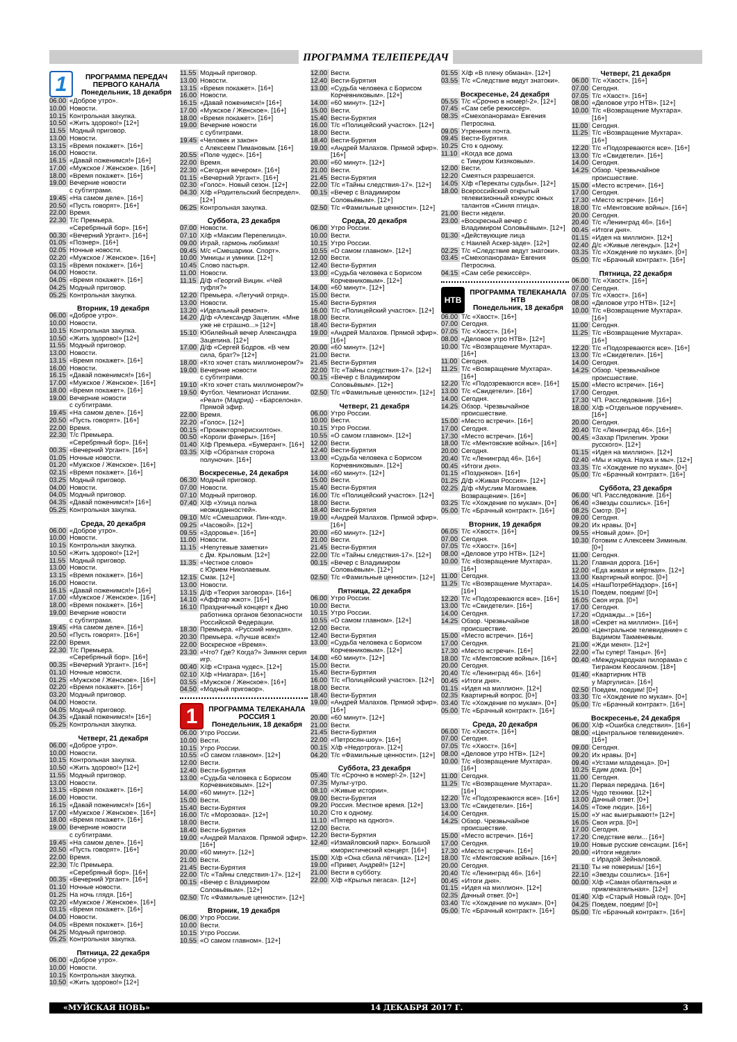ПРОГРАММА ТЕЛЕПЕРЕДАЧ
1
ПРОГРАММА ПЕРЕДАЧ ПЕРВОГО КАНАЛА
Понедельник, 18 декабря
06.00 «Доброе утро».
10.00 Новости.
10.15 Контрольная закупка.
10.50 «Жить здорово!» [12+]
11.55 Модный приговор.
13.00 Новости.
13.15 «Время покажет». [16+]
16.00 Новости.
16.15 «Давай поженимся!» [16+]
17.00 «Мужское / Женское». [16+]
18.00 «Время покажет». [16+]
19.00 Вечерние новости
с субтитрами.
19.45 «На самом деле». [16+]
20.50 «Пусть говорят». [16+]
22.00 Время.
22.30 Т/с Премьера.
«Серебряный бор». [16+]
00.30 «Вечерний Ургант». [16+]
01.05 «Познер». [16+]
02.05 Ночные новости.
02.20 «Мужское / Женское». [16+]
03.15 «Время покажет». [16+]
04.00 Новости.
04.05 «Время покажет». [16+]
04.25 Модный приговор.
05.25 Контрольная закупка.
Вторник, 19 декабря
06.00 «Доброе утро».
10.00 Новости.
10.15 Контрольная закупка.
10.50 «Жить здорово!» [12+]
11.55 Модный приговор.
13.00 Новости.
13.15 «Время покажет». [16+]
16.00 Новости.
16.15 «Давай поженимся!» [16+]
17.00 «Мужское / Женское». [16+]
18.00 «Время покажет». [16+]
19.00 Вечерние новости
с субтитрами.
19.45 «На самом деле». [16+]
20.50 «Пусть говорят». [16+]
22.00 Время.
22.30 Т/с Премьера.
«Серебряный бор». [16+]
00.35 «Вечерний Ургант». [16+]
01.05 Ночные новости.
01.20 «Мужское / Женское». [16+]
02.15 «Время покажет». [16+]
03.25 Модный приговор.
04.00 Новости.
04.05 Модный приговор.
04.35 «Давай поженимся!» [16+]
05.25 Контрольная закупка.
Среда, 20 декабря
06.00 «Доброе утро».
10.00 Новости.
10.15 Контрольная закупка.
10.50 «Жить здорово!» [12+]
11.55 Модный приговор.
13.00 Новости.
13.15 «Время покажет». [16+]
16.00 Новости.
16.15 «Давай поженимся!» [16+]
17.00 «Мужское / Женское». [16+]
18.00 «Время покажет». [16+]
19.00 Вечерние новости
с субтитрами.
19.45 «На самом деле». [16+]
20.50 «Пусть говорят». [16+]
22.00 Время.
22.30 Т/с Премьера.
«Серебряный бор». [16+]
00.35 «Вечерний Ургант». [16+]
01.10 Ночные новости.
01.25 «Мужское / Женское». [16+]
02.20 «Время покажет». [16+]
03.20 Модный приговор.
04.00 Новости.
04.05 Модный приговор.
04.35 «Давай поженимся!» [16+]
05.25 Контрольная закупка.
Четверг, 21 декабря
06.00 «Доброе утро».
10.00 Новости.
10.15 Контрольная закупка.
10.50 «Жить здорово!» [12+]
11.55 Модный приговор.
13.00 Новости.
13.15 «Время покажет». [16+]
16.00 Новости.
16.15 «Давай поженимся!» [16+]
17.00 «Мужское / Женское». [16+]
18.00 «Время покажет». [16+]
19.00 Вечерние новости
с субтитрами.
19.45 «На самом деле». [16+]
20.50 «Пусть говорят». [16+]
22.00 Время.
22.30 Т/с Премьера.
«Серебряный бор». [16+]
00.35 «Вечерний Ургант». [16+]
01.10 Ночные новости.
01.25 На ночь глядя. [16+]
02.20 «Мужское / Женское». [16+]
03.15 «Время покажет». [16+]
04.00 Новости.
04.05 «Время покажет». [16+]
04.25 Модный приговор.
05.25 Контрольная закупка.
Пятница, 22 декабря
06.00 «Доброе утро».
10.00 Новости.
10.15 Контрольная закупка.
10.50 «Жить здорово!» [12+]
11.55 Модный приговор.
13.00 Новости.
13.15 «Время покажет». [16+]
16.00 Новости.
16.15 «Давай поженимся!» [16+]
17.00 «Мужское / Женское». [16+]
18.00 «Время покажет». [16+]
19.00 Вечерние новости
с субтитрами.
19.45 «Человек и закон»
с Алексеем Пимановым. [16+]
20.55 «Поле чудес». [16+]
22.00 Время.
22.30 «Сегодня вечером». [16+]
01.15 «Вечерний Ургант». [16+]
02.30 «Голос». Новый сезон. [12+]
04.30 Х/ф «Родительский беспредел». [12+]
06.25 Контрольная закупка.
Суббота, 23 декабря
07.00 Новости.
07.10 Х/ф «Максим Перепелица».
09.00 Играй, гармонь любимая!
09.45 М/с «Смешарики. Спорт».
10.00 Умницы и умники. [12+]
10.45 Слово пастыря.
11.00 Новости.
11.15 Д/ф «Георгий Вицин. «Чей туфля?»
12.20 Премьера. «Летучий отряд».
13.00 Новости.
13.20 «Идеальный ремонт».
14.20 Д/ф «Александр Зацепин. «Мне уже не страшно...» [12+]
15.10 Юбилейный вечер Александра Зацепина. [12+]
17.00 Д/ф «Сергей Бодров. «В чем сила, брат?» [12+]
18.00 «Кто хочет стать миллионером?»
19.00 Вечерние новости
с субтитрами.
19.10 «Кто хочет стать миллионером?»
19.50 Футбол. Чемпионат Испании. «Реал» (Мадрид) - «Барселона». Прямой эфир.
22.00 Время.
22.20 «Голос». [12+]
00.15 «Прожекторперисхилтон».
00.50 «Короли фанеры». [16+]
01.40 Х/ф Премьера. «Бумеранг». [16+]
03.35 Х/ф «Обратная сторона полуночи». [16+]
Воскресенье, 24 декабря
06.30 Модный приговор.
07.00 Новости.
07.10 Модный приговор.
07.40 Х/ф «Улица полна неожиданностей».
09.10 М/с «Смешарики. Пин-код».
09.25 «Часовой». [12+]
09.55 «Здоровье». [16+]
11.00 Новости.
11.15 «Непутевые заметки»
с Дм. Крыловым. [12+]
11.35 «Честное слово»
с Юрием Николаевым.
12.15 Смак. [12+]
13.00 Новости.
13.15 Д/ф «Теория заговора». [16+]
14.10 «Аффтар жжот». [16+]
16.10 Праздничный концерт к Дню работника органов безопасности Российской Федерации.
18.30 Премьера. «Русский ниндзя».
20.30 Премьера. «Лучше всех!»
22.00 Воскресное «Время».
23.30 «Что? Где? Когда?» Зимняя серия игр.
00.40 Х/ф «Страна чудес». [12+]
02.10 Х/ф «Ниагара». [16+]
03.55 «Мужское / Женское». [16+]
04.50 «Модный приговор».
1
ПРОГРАММА ТЕЛЕКАНАЛА РОССИЯ 1
Понедельник, 18 декабря
06.00 Утро России.
10.00 Вести.
10.15 Утро России.
10.55 «О самом главном». [12+]
12.00 Вести.
12.40 Вести-Бурятия
13.00 «Судьба человека с Борисом Корчевниковым». [12+]
14.00 «60 минут». [12+]
15.00 Вести.
15.40 Вести-Бурятия
16.00 Т/с «Морозова». [12+]
18.00 Вести.
18.40 Вести-Бурятия
19.00 «Андрей Малахов. Прямой эфир». [16+]
20.00 «60 минут». [12+]
21.00 Вести.
21.45 Вести-Бурятия
22.00 Т/с «Тайны следствия-17». [12+]
00.15 «Вечер с Владимиром Соловьёвым». [12+]
02.50 Т/с «Фамильные ценности». [12+]
Вторник, 19 декабря
06.00 Утро России.
10.00 Вести.
10.15 Утро России.
10.55 «О самом главном». [12+]
12.00 Вести.
12.40 Вести-Бурятия
13.00 «Судьба человека с Борисом Корчевниковым». [12+]
14.00 «60 минут». [12+]
15.00 Вести.
15.40 Вести-Бурятия
16.00 Т/с «Полицейский участок». [12+]
18.00 Вести.
18.40 Вести-Бурятия
19.00 «Андрей Малахов. Прямой эфир». [16+]
20.00 «60 минут». [12+]
21.00 Вести.
21.45 Вести-Бурятия
22.00 Т/с «Тайны следствия-17». [12+]
00.15 «Вечер с Владимиром Соловьёвым». [12+]
02.50 Т/с «Фамильные ценности». [12+]
Среда, 20 декабря
06.00 Утро России.
10.00 Вести.
10.15 Утро России.
10.55 «О самом главном». [12+]
12.00 Вести.
12.40 Вести-Бурятия
13.00 «Судьба человека с Борисом Корчевниковым». [12+]
14.00 «60 минут». [12+]
15.00 Вести.
15.40 Вести-Бурятия
16.00 Т/с «Полицейский участок». [12+]
18.00 Вести.
18.40 Вести-Бурятия
19.00 «Андрей Малахов. Прямой эфир». [16+]
20.00 «60 минут». [12+]
21.00 Вести.
21.45 Вести-Бурятия
22.00 Т/с «Тайны следствия-17». [12+]
00.15 «Вечер с Владимиром Соловьёвым». [12+]
02.50 Т/с «Фамильные ценности». [12+]
Четверг, 21 декабря
06.00 Утро России.
10.00 Вести.
10.15 Утро России.
10.55 «О самом главном». [12+]
12.00 Вести.
12.40 Вести-Бурятия
13.00 «Судьба человека с Борисом Корчевниковым». [12+]
14.00 «60 минут». [12+]
15.00 Вести.
15.40 Вести-Бурятия
16.00 Т/с «Полицейский участок». [12+]
18.00 Вести.
18.40 Вести-Бурятия
19.00 «Андрей Малахов. Прямой эфир». [16+]
20.00 «60 минут». [12+]
21.00 Вести.
21.45 Вести-Бурятия
22.00 Т/с «Тайны следствия-17». [12+]
00.15 «Вечер с Владимиром Соловьёвым». [12+]
02.50 Т/с «Фамильные ценности». [12+]
Пятница, 22 декабря
06.00 Утро России.
10.00 Вести.
10.15 Утро России.
10.55 «О самом главном». [12+]
12.00 Вести.
12.40 Вести-Бурятия
13.00 «Судьба человека с Борисом Корчевниковым». [12+]
14.00 «60 минут». [12+]
15.00 Вести.
15.40 Вести-Бурятия
16.00 Т/с «Полицейский участок». [12+]
18.00 Вести.
18.40 Вести-Бурятия
19.00 «Андрей Малахов. Прямой эфир». [16+]
20.00 «60 минут». [12+]
21.00 Вести.
21.45 Вести-Бурятия
22.00 «Петросян-шоу». [16+]
00.15 Х/ф «Недотрога». [12+]
04.20 Т/с «Фамильные ценности». [12+]
Суббота, 23 декабря
05.40 Т/с «Срочно в номер!-2». [12+]
07.35 Мульт-утро.
08.10 «Живые истории».
09.00 Вести-Бурятия
09.20 Россия. Местное время. [12+]
10.20 Сто к одному.
11.10 «Пятеро на одного».
12.00 Вести.
12.20 Вести-Бурятия
12.40 «Измайловский парк». Большой юмористический концерт. [16+]
15.00 Х/ф «Она сбила лётчика». [12+]
19.00 «Привет, Андрей!» [12+]
21.00 Вести в субботу.
22.00 Х/ф «Крылья пегаса». [12+]
01.55 Х/ф «В плену обмана». [12+]
03.55 Т/с «Следствие ведут знатоки».
Воскресенье, 24 декабря
05.55 Т/с «Срочно в номер!-2». [12+]
07.45 «Сам себе режиссёр».
08.35 «Смехопанорама» Евгения Петросяна.
09.05 Утренняя почта.
09.45 Вести-Бурятия.
10.25 Сто к одному.
11.10 «Когда все дома
с Тимуром Кизяковым».
12.00 Вести.
12.20 Смеяться разрешается.
14.05 Х/ф «Перекаты судьбы». [12+]
18.00 Всероссийский открытый телевизионный конкурс юных талантов «Синяя птица».
21.00 Вести недели.
23.00 «Воскресный вечер с Владимиром Соловьёвым». [12+]
01.30 «Действующие лица
с Наилей Аскер-заде». [12+]
02.25 Т/с «Следствие ведут знатоки».
03.45 «Смехопанорама» Евгения Петросяна.
04.15 «Сам себе режиссёр».
НТВ
ПРОГРАММА ТЕЛЕКАНАЛА НТВ
Понедельник, 18 декабря
06.00 Т/с «Хвост». [16+]
07.00 Сегодня.
07.05 Т/с «Хвост». [16+]
08.00 «Деловое утро НТВ». [12+]
10.00 Т/с «Возвращение Мухтара». [16+]
11.00 Сегодня.
11.25 Т/с «Возвращение Мухтара». [16+]
12.20 Т/с «Подозреваются все». [16+]
13.00 Т/с «Свидетели». [16+]
14.00 Сегодня.
14.25 Обзор. Чрезвычайное происшествие.
15.00 «Место встречи». [16+]
17.00 Сегодня.
17.30 «Место встречи». [16+]
18.00 Т/с «Ментовские войны». [16+]
20.00 Сегодня.
20.40 Т/с «Ленинград 46». [16+]
00.45 «Итоги дня».
01.15 «Поздняков». [16+]
01.25 Д/ф «Живая Россия». [12+]
02.25 Д/ф «Муслим Магомаев. Возвращение». [16+]
03.25 Т/с «Хождение по мукам». [0+]
05.00 Т/с «Брачный контракт». [16+]
Вторник, 19 декабря
06.05 Т/с «Хвост». [16+]
07.00 Сегодня.
07.05 Т/с «Хвост». [16+]
08.00 «Деловое утро НТВ». [12+]
10.00 Т/с «Возвращение Мухтара». [16+]
11.00 Сегодня.
11.25 Т/с «Возвращение Мухтара». [16+]
12.20 Т/с «Подозреваются все». [16+]
13.00 Т/с «Свидетели». [16+]
14.00 Сегодня.
14.25 Обзор. Чрезвычайное происшествие.
15.00 «Место встречи». [16+]
17.00 Сегодня.
17.30 «Место встречи». [16+]
18.00 Т/с «Ментовские войны». [16+]
20.00 Сегодня.
20.40 Т/с «Ленинград 46». [16+]
00.45 «Итоги дня».
01.15 «Идея на миллион». [12+]
02.35 Квартирный вопрос. [0+]
03.40 Т/с «Хождение по мукам». [0+]
05.00 Т/с «Брачный контракт». [16+]
Среда, 20 декабря
06.00 Т/с «Хвост». [16+]
07.00 Сегодня.
07.05 Т/с «Хвост». [16+]
08.00 «Деловое утро НТВ». [12+]
10.00 Т/с «Возвращение Мухтара». [16+]
11.00 Сегодня.
11.25 Т/с «Возвращение Мухтара». [16+]
12.20 Т/с «Подозреваются все». [16+]
13.00 Т/с «Свидетели». [16+]
14.00 Сегодня.
14.25 Обзор. Чрезвычайное происшествие.
15.00 «Место встречи». [16+]
17.00 Сегодня.
17.30 «Место встречи». [16+]
18.00 Т/с «Ментовские войны». [16+]
20.00 Сегодня.
20.40 Т/с «Ленинград 46». [16+]
00.45 «Итоги дня».
01.15 «Идея на миллион». [12+]
02.35 Дачный ответ. [0+]
03.40 Т/с «Хождение по мукам». [0+]
05.00 Т/с «Брачный контракт». [16+]
Четверг, 21 декабря
06.00 Т/с «Хвост». [16+]
07.00 Сегодня.
07.05 Т/с «Хвост». [16+]
08.00 «Деловое утро НТВ». [12+]
10.00 Т/с «Возвращение Мухтара». [16+]
11.00 Сегодня.
11.25 Т/с «Возвращение Мухтара». [16+]
12.20 Т/с «Подозреваются все». [16+]
13.00 Т/с «Свидетели». [16+]
14.00 Сегодня.
14.25 Обзор. Чрезвычайное происшествие.
15.00 «Место встречи». [16+]
17.00 Сегодня.
17.30 «Место встречи». [16+]
18.00 Т/с «Ментовские войны». [16+]
20.00 Сегодня.
20.40 Т/с «Ленинград 46». [16+]
00.45 «Итоги дня».
01.15 «Идея на миллион». [12+]
02.40 Д/с «Живые легенды». [12+]
03.35 Т/с «Хождение по мукам». [0+]
05.00 Т/с «Брачный контракт». [16+]
Пятница, 22 декабря
06.00 Т/с «Хвост». [16+]
07.00 Сегодня.
07.05 Т/с «Хвост». [16+]
08.00 «Деловое утро НТВ». [12+]
10.00 Т/с «Возвращение Мухтара». [16+]
11.00 Сегодня.
11.25 Т/с «Возвращение Мухтара». [16+]
12.20 Т/с «Подозреваются все». [16+]
13.00 Т/с «Свидетели». [16+]
14.00 Сегодня.
14.25 Обзор. Чрезвычайное происшествие.
15.00 «Место встречи». [16+]
17.00 Сегодня.
17.30 ЧП. Расследование. [16+]
18.00 Х/ф «Отдельное поручение». [16+]
20.00 Сегодня.
20.40 Т/с «Ленинград 46». [16+]
00.45 «Захар Прилепин. Уроки русского». [12+]
01.15 «Идея на миллион». [12+]
02.40 «Мы и наука. Наука и мы». [12+]
03.35 Т/с «Хождение по мукам». [0+]
05.00 Т/с «Брачный контракт». [16+]
Суббота, 23 декабря
06.00 ЧП. Расследование. [16+]
06.40 «Звезды сошлись». [16+]
08.25 Смотр. [0+]
09.00 Сегодня.
09.20 Их нравы. [0+]
09.55 «Новый дом». [0+]
10.30 Готовим с Алексеем Зиминым. [0+]
11.00 Сегодня.
11.20 Главная дорога. [16+]
12.00 «Еда живая и мёртвая». [12+]
13.00 Квартирный вопрос. [0+]
14.05 «НашПотребНадзор». [16+]
15.10 Поедем, поедим! [0+]
16.05 Своя игра. [0+]
17.00 Сегодня.
17.20 «Однажды...» [16+]
18.00 «Секрет на миллион». [16+]
20.00 «Центральное телевидение» с Вадимом Такменевым.
21.00 «Жди меня». [12+]
22.00 «Ты супер! Танцы». [6+]
00.40 «Международная пилорама» с Тиграном Кеосаяном. [18+]
01.40 «Квартирник НТВ
у Маргулиса». [16+]
02.50 Поедем, поедим! [0+]
03.30 Т/с «Хождение по мукам». [0+]
05.00 Т/с «Брачный контракт». [16+]
Воскресенье, 24 декабря
06.00 Х/ф «Ошибка следствия». [16+]
08.00 «Центральное телевидение». [16+]
09.00 Сегодня.
09.20 Их нравы. [0+]
09.40 «Устами младенца». [0+]
10.25 Едим дома. [0+]
11.00 Сегодня.
11.20 Первая передача. [16+]
12.05 Чудо техники. [12+]
13.00 Дачный ответ. [0+]
14.05 «Тоже люди». [16+]
15.00 «У нас выигрывают!» [12+]
16.05 Своя игра. [0+]
17.00 Сегодня.
17.20 Следствие вели... [16+]
19.00 Новые русские сенсации. [16+]
20.00 «Итоги недели»
с Ирадой Зейналовой.
21.10 Ты не поверишь! [16+]
22.10 «Звезды сошлись». [16+]
00.00 Х/ф «Самая обаятельная и привлекательная». [12+]
01.40 Х/ф «Старый Новый год». [0+]
04.25 Поедем, поедим! [0+]
05.00 Т/с «Брачный контракт». [16+]
«МУЙСКАЯ НОВЬ» 14 ДЕКАБРЯ 2017 Г. 3